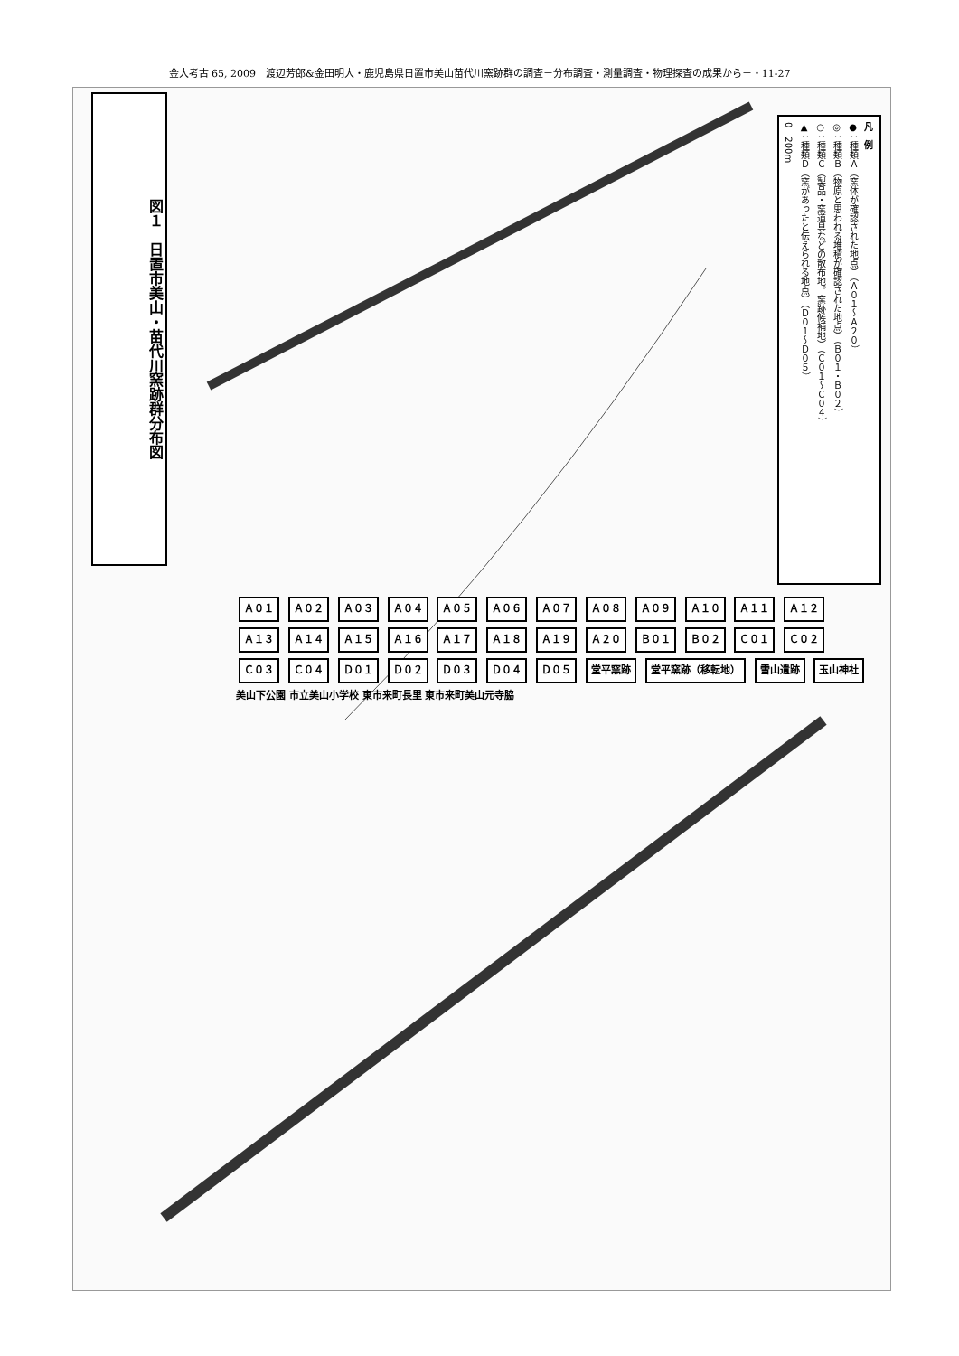金大考古 65, 2009　渡辺芳郎&金田明大・鹿児島県日置市美山苗代川窯跡群の調査－分布調査・測量調査・物理探査の成果から－・11-27
図１　日置市美山・苗代川窯跡群分布図
凡　例
●：種類Ａ（窯体が確認された地点）（Ａ０１～Ａ２０）
◎：種類Ｂ（物原と思われる堆積が確認された地点）（Ｂ０１・Ｂ０２）
○：種類Ｃ（製品・窯道具などの散布地。窯跡候補地）（Ｃ０１～Ｃ０４）
▲：種類Ｄ（窯があったと伝えられる地点）（Ｄ０１～Ｄ０５）
0　200m
Ａ０１ Ａ０２ Ａ０３ Ａ０４ Ａ０５ Ａ０６ Ａ０７ Ａ０８ Ａ０９ Ａ１０ Ａ１１ Ａ１２ Ａ１３ Ａ１４ Ａ１５ Ａ１６ Ａ１７ Ａ１８ Ａ１９ Ａ２０ Ｂ０１ Ｂ０２ Ｃ０１ Ｃ０２ Ｃ０３ Ｃ０４ Ｄ０１ Ｄ０２ Ｄ０３ Ｄ０４ Ｄ０５ 堂平窯跡 堂平窯跡（移転地） 雪山遺跡 玉山神社 美山下公園 市立美山小学校 東市来町長里 東市来町美山元寺脇